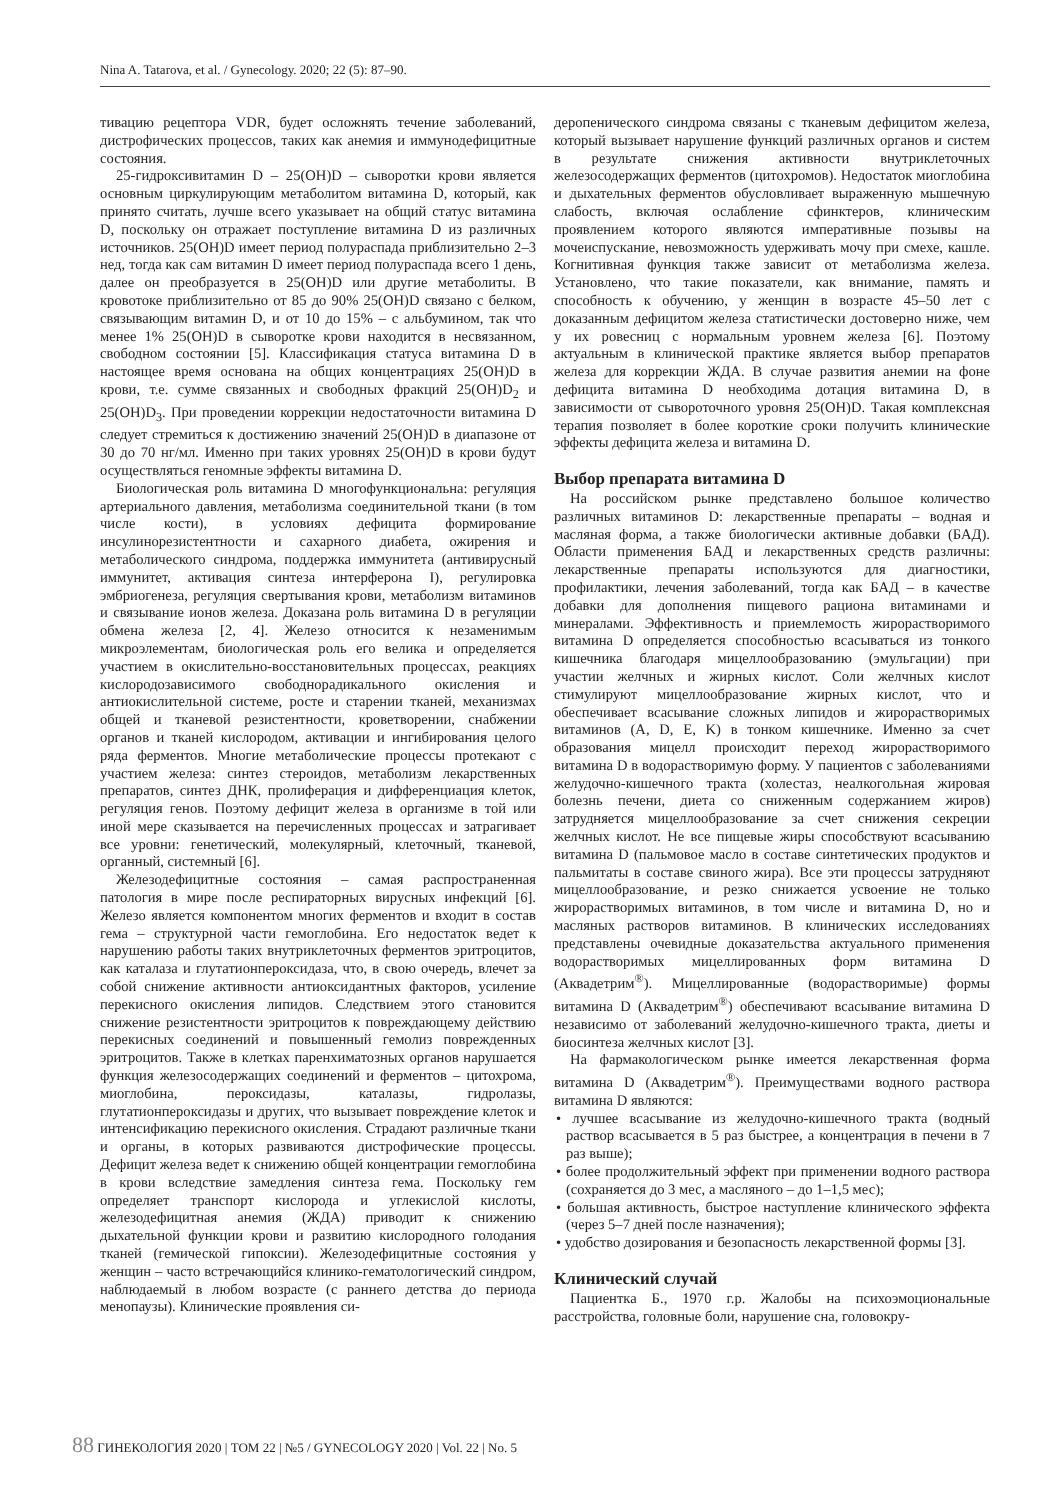Nina A. Tatarova, et al. / Gynecology. 2020; 22 (5): 87–90.
тивацию рецептора VDR, будет осложнять течение заболеваний, дистрофических процессов, таких как анемия и иммунодефицитные состояния.
25-гидроксивитамин D – 25(OH)D – сыворотки крови является основным циркулирующим метаболитом витамина D, который, как принято считать, лучше всего указывает на общий статус витамина D, поскольку он отражает поступление витамина D из различных источников. 25(OH)D имеет период полураспада приблизительно 2–3 нед, тогда как сам витамин D имеет период полураспада всего 1 день, далее он преобразуется в 25(OH)D или другие метаболиты. В кровотоке приблизительно от 85 до 90% 25(OH)D связано с белком, связывающим витамин D, и от 10 до 15% – с альбумином, так что менее 1% 25(OH)D в сыворотке крови находится в несвязанном, свободном состоянии [5]. Классификация статуса витамина D в настоящее время основана на общих концентрациях 25(OH)D в крови, т.е. сумме связанных и свободных фракций 25(OH)D<sub>2</sub> и 25(OH)D<sub>3</sub>. При проведении коррекции недостаточности витамина D следует стремиться к достижению значений 25(OH)D в диапазоне от 30 до 70 нг/мл. Именно при таких уровнях 25(OH)D в крови будут осуществляться геномные эффекты витамина D.
Биологическая роль витамина D многофункциональна: регуляция артериального давления, метаболизма соединительной ткани (в том числе кости), в условиях дефицита формирование инсулинорезистентности и сахарного диабета, ожирения и метаболического синдрома, поддержка иммунитета (антивирусный иммунитет, активация синтеза интерферона I), регулировка эмбриогенеза, регуляция свертывания крови, метаболизм витаминов и связывание ионов железа. Доказана роль витамина D в регуляции обмена железа [2, 4]. Железо относится к незаменимым микроэлементам, биологическая роль его велика и определяется участием в окислительно-восстановительных процессах, реакциях кислородозависимого свободнорадикального окисления и антиокислительной системе, росте и старении тканей, механизмах общей и тканевой резистентности, кроветворении, снабжении органов и тканей кислородом, активации и ингибирования целого ряда ферментов. Многие метаболические процессы протекают с участием железа: синтез стероидов, метаболизм лекарственных препаратов, синтез ДНК, пролиферация и дифференциация клеток, регуляция генов. Поэтому дефицит железа в организме в той или иной мере сказывается на перечисленных процессах и затрагивает все уровни: генетический, молекулярный, клеточный, тканевой, органный, системный [6].
Железодефицитные состояния – самая распространенная патология в мире после респираторных вирусных инфекций [6]. Железо является компонентом многих ферментов и входит в состав гема – структурной части гемоглобина. Его недостаток ведет к нарушению работы таких внутриклеточных ферментов эритроцитов, как каталаза и глутатионпероксидаза, что, в свою очередь, влечет за собой снижение активности антиоксидантных факторов, усиление перекисного окисления липидов. Следствием этого становится снижение резистентности эритроцитов к повреждающему действию перекисных соединений и повышенный гемолиз поврежденных эритроцитов. Также в клетках паренхиматозных органов нарушается функция железосодержащих соединений и ферментов – цитохрома, миоглобина, пероксидазы, каталазы, гидролазы, глутатионпероксидазы и других, что вызывает повреждение клеток и интенсификацию перекисного окисления. Страдают различные ткани и органы, в которых развиваются дистрофические процессы. Дефицит железа ведет к снижению общей концентрации гемоглобина в крови вследствие замедления синтеза гема. Поскольку гем определяет транспорт кислорода и углекислой кислоты, железодефицитная анемия (ЖДА) приводит к снижению дыхательной функции крови и развитию кислородного голодания тканей (гемической гипоксии). Железодефицитные состояния у женщин – часто встречающийся клинико-гематологический синдром, наблюдаемый в любом возрасте (с раннего детства до периода менопаузы). Клинические проявления си-
деропенического синдрома связаны с тканевым дефицитом железа, который вызывает нарушение функций различных органов и систем в результате снижения активности внутриклеточных железосодержащих ферментов (цитохромов). Недостаток миоглобина и дыхательных ферментов обусловливает выраженную мышечную слабость, включая ослабление сфинктеров, клиническим проявлением которого являются императивные позывы на мочеиспускание, невозможность удерживать мочу при смехе, кашле. Когнитивная функция также зависит от метаболизма железа. Установлено, что такие показатели, как внимание, память и способность к обучению, у женщин в возрасте 45–50 лет с доказанным дефицитом железа статистически достоверно ниже, чем у их ровесниц с нормальным уровнем железа [6]. Поэтому актуальным в клинической практике является выбор препаратов железа для коррекции ЖДА. В случае развития анемии на фоне дефицита витамина D необходима дотация витамина D, в зависимости от сывороточного уровня 25(OH)D. Такая комплексная терапия позволяет в более короткие сроки получить клинические эффекты дефицита железа и витамина D.
Выбор препарата витамина D
На российском рынке представлено большое количество различных витаминов D: лекарственные препараты – водная и масляная форма, а также биологически активные добавки (БАД). Области применения БАД и лекарственных средств различны: лекарственные препараты используются для диагностики, профилактики, лечения заболеваний, тогда как БАД – в качестве добавки для дополнения пищевого рациона витаминами и минералами. Эффективность и приемлемость жирорастворимого витамина D определяется способностью всасываться из тонкого кишечника благодаря мицеллообразованию (эмульгации) при участии желчных и жирных кислот. Соли желчных кислот стимулируют мицеллообразование жирных кислот, что и обеспечивает всасывание сложных липидов и жирорастворимых витаминов (A, D, E, K) в тонком кишечнике. Именно за счет образования мицелл происходит переход жирорастворимого витамина D в водорастворимую форму. У пациентов с заболеваниями желудочно-кишечного тракта (холестаз, неалкогольная жировая болезнь печени, диета со сниженным содержанием жиров) затрудняется мицеллообразование за счет снижения секреции желчных кислот. Не все пищевые жиры способствуют всасыванию витамина D (пальмовое масло в составе синтетических продуктов и пальмитаты в составе свиного жира). Все эти процессы затрудняют мицеллообразование, и резко снижается усвоение не только жирорастворимых витаминов, в том числе и витамина D, но и масляных растворов витаминов. В клинических исследованиях представлены очевидные доказательства актуального применения водорастворимых мицеллированных форм витамина D (Аквадетрим<sup>®</sup>). Мицеллированные (водорастворимые) формы витамина D (Аквадетрим<sup>®</sup>) обеспечивают всасывание витамина D независимо от заболеваний желудочно-кишечного тракта, диеты и биосинтеза желчных кислот [3].
На фармакологическом рынке имеется лекарственная форма витамина D (Аквадетрим<sup>®</sup>). Преимуществами водного раствора витамина D являются:
• лучшее всасывание из желудочно-кишечного тракта (водный раствор всасывается в 5 раз быстрее, а концентрация в печени в 7 раз выше);
• более продолжительный эффект при применении водного раствора (сохраняется до 3 мес, а масляного – до 1–1,5 мес);
• большая активность, быстрое наступление клинического эффекта (через 5–7 дней после назначения);
• удобство дозирования и безопасность лекарственной формы [3].
Клинический случай
Пациентка Б., 1970 г.р. Жалобы на психоэмоциональные расстройства, головные боли, нарушение сна, головокру-
88 ГИНЕКОЛОГИЯ 2020 | ТОМ 22 | №5 / GYNECOLOGY 2020 | Vol. 22 | No. 5